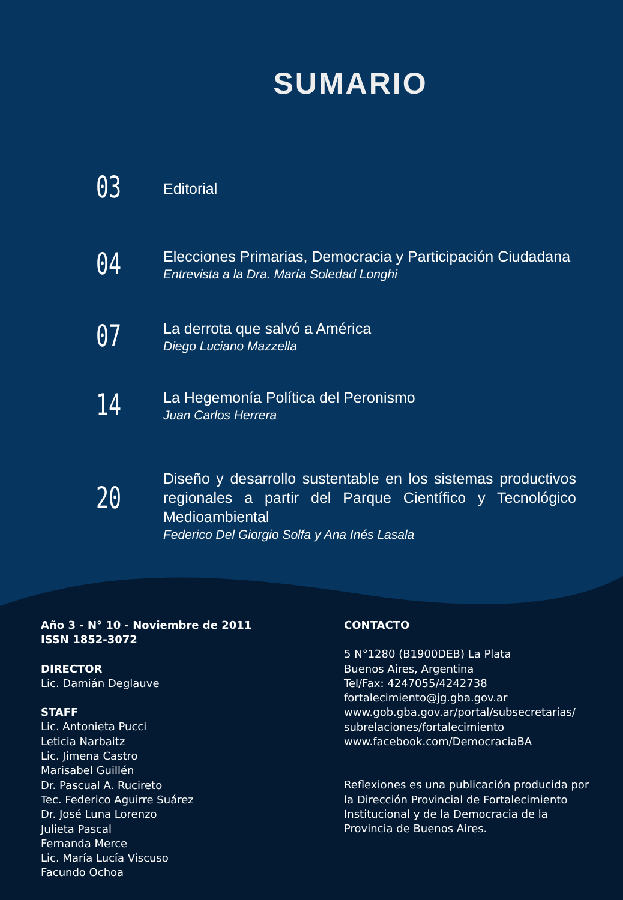SUMARIO
03
Editorial
04
Elecciones Primarias, Democracia y Participación Ciudadana
Entrevista a la Dra. María Soledad Longhi
07
La derrota que salvó a América
Diego Luciano Mazzella
14
La Hegemonía Política del Peronismo
Juan Carlos Herrera
20
Diseño y desarrollo sustentable en los sistemas productivos regionales a partir del Parque Científico y Tecnológico Medioambiental
Federico Del Giorgio Solfa y Ana Inés Lasala
Año 3 - N° 10 - Noviembre de 2011
ISSN 1852-3072
DIRECTOR
Lic. Damián Deglauve
STAFF
Lic. Antonieta Pucci
Leticia Narbaitz
Lic. Jimena Castro
Marisabel Guillén
Dr. Pascual A. Rucireto
Tec. Federico Aguirre Suárez
Dr. José Luna Lorenzo
Julieta Pascal
Fernanda Merce
Lic. María Lucía Viscuso
Facundo Ochoa
CONTACTO
5 N°1280 (B1900DEB) La Plata
Buenos Aires, Argentina
Tel/Fax: 4247055/4242738
fortalecimiento@jg.gba.gov.ar
www.gob.gba.gov.ar/portal/subsecretarias/ subrelaciones/fortalecimiento
www.facebook.com/DemocraciaBA
Reflexiones es una publicación producida por la Dirección Provincial de Fortalecimiento Institucional y de la Democracia de la Provincia de Buenos Aires.